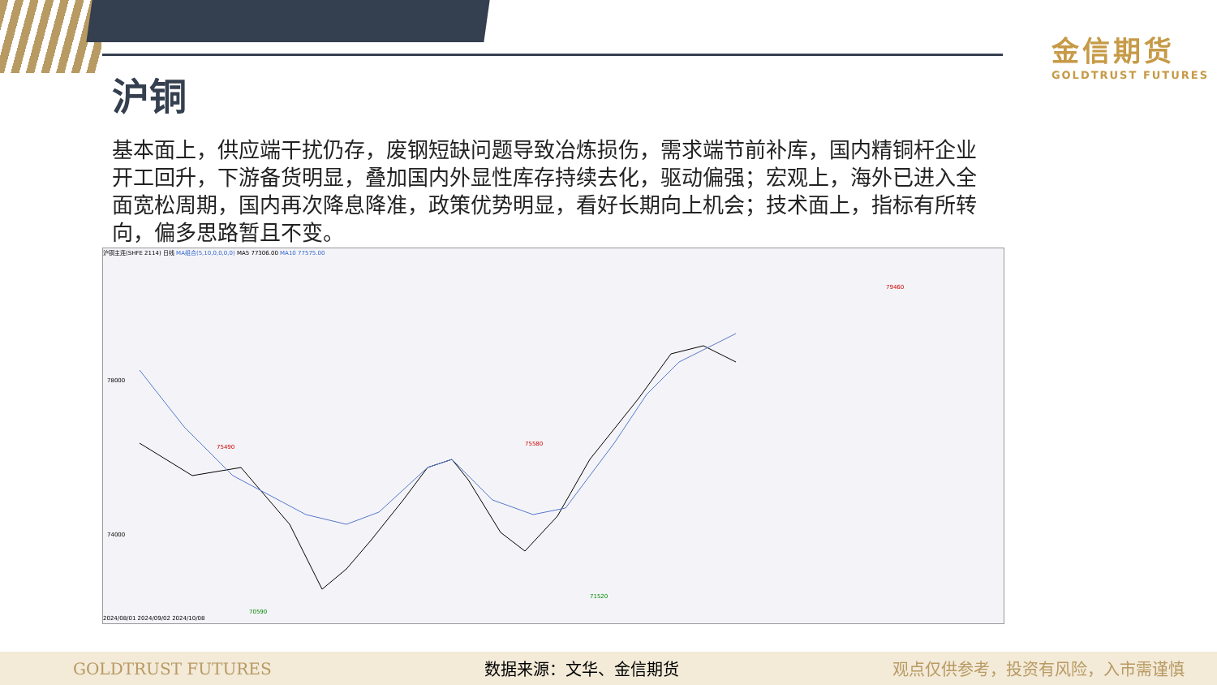金信期货
GOLDTRUST FUTURES
沪铜
基本面上，供应端干扰仍存，废钢短缺问题导致冶炼损伤，需求端节前补库，国内精铜杆企业开工回升，下游备货明显，叠加国内外显性库存持续去化，驱动偏强；宏观上，海外已进入全面宽松周期，国内再次降息降准，政策优势明显，看好长期向上机会；技术面上，指标有所转向，偏多思路暂且不变。
沪铜主连(SHFE 2114) 日线 MA组合(5,10,0,0,0,0) MA5 77306.00 MA10 77575.00
78000
74000
75490
75580
79460
70590
71520
2024/08/01 2024/09/02 2024/10/08
GOLDTRUST FUTURES 数据来源：文华、金信期货 观点仅供参考，投资有风险，入市需谨慎